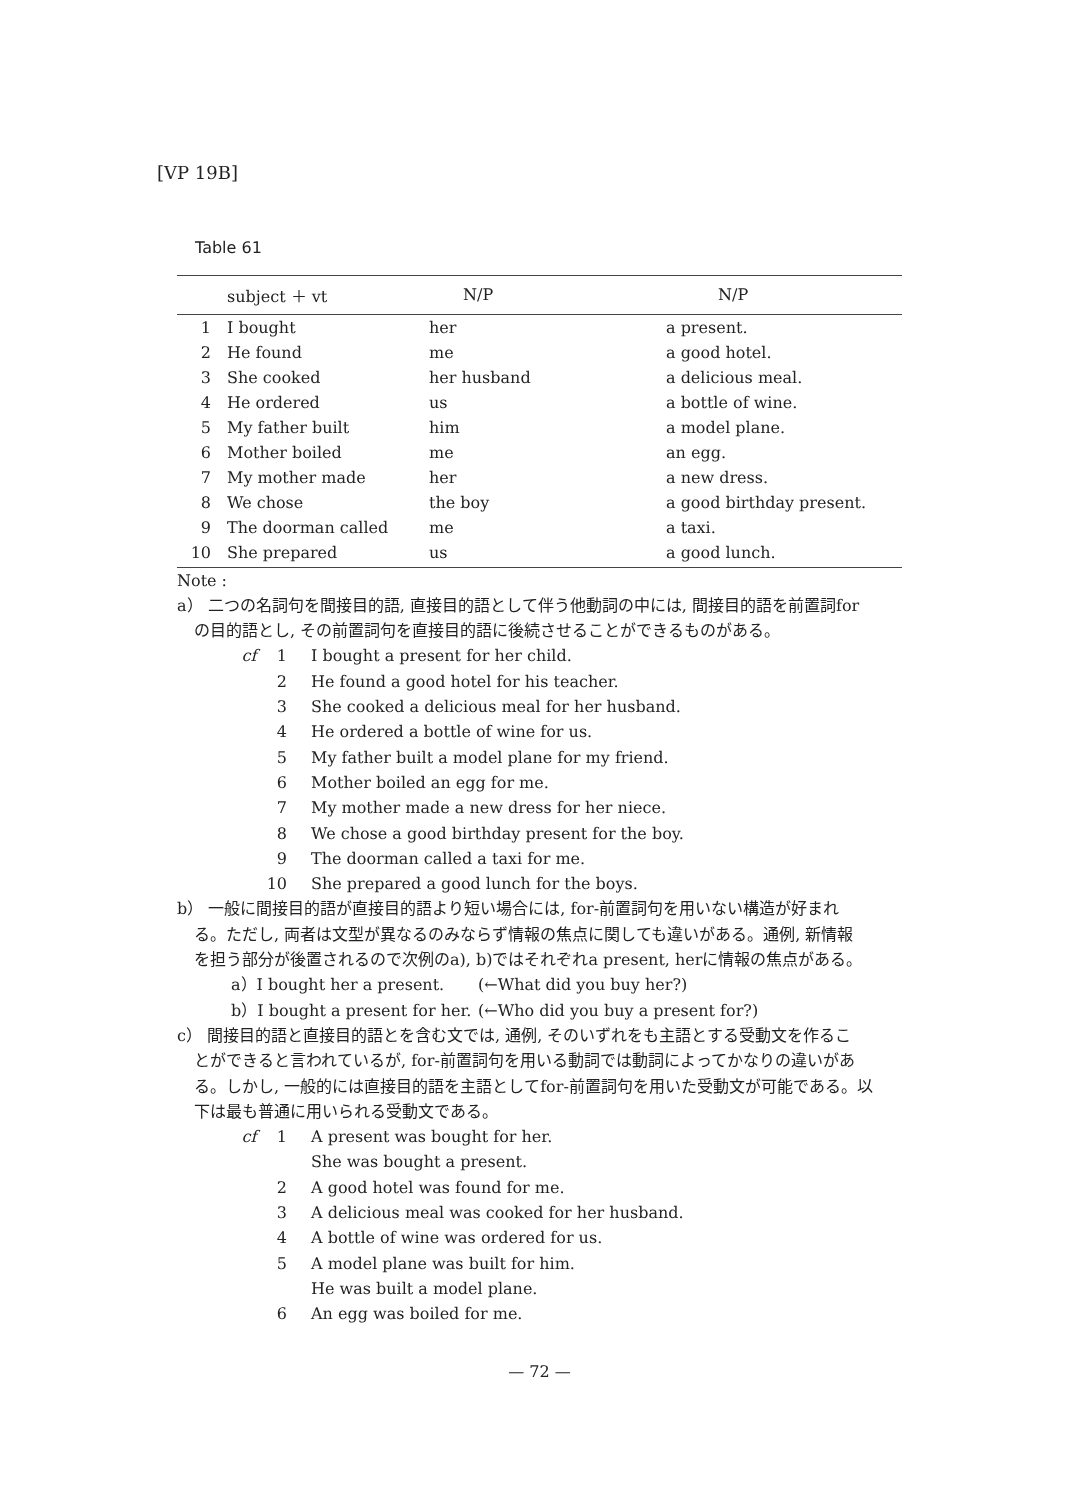[VP 19B]
Table 61
| | subject ＋ vt | N/P | N/P |
| --- | --- | --- | --- |
| 1 | I bought | her | a present. |
| 2 | He found | me | a good hotel. |
| 3 | She cooked | her husband | a delicious meal. |
| 4 | He ordered | us | a bottle of wine. |
| 5 | My father built | him | a model plane. |
| 6 | Mother boiled | me | an egg. |
| 7 | My mother made | her | a new dress. |
| 8 | We chose | the boy | a good birthday present. |
| 9 | The doorman called | me | a taxi. |
| 10 | She prepared | us | a good lunch. |
Note :
a） 二つの名詞句を間接目的語, 直接目的語として伴う他動詞の中には, 間接目的語を前置詞for
の目的語とし, その前置詞句を直接目的語に後続させることができるものがある。
cf 1 I bought a present for her child.
2 He found a good hotel for his teacher.
3 She cooked a delicious meal for her husband.
4 He ordered a bottle of wine for us.
5 My father built a model plane for my friend.
6 Mother boiled an egg for me.
7 My mother made a new dress for her niece.
8 We chose a good birthday present for the boy.
9 The doorman called a taxi for me.
10 She prepared a good lunch for the boys.
b） 一般に間接目的語が直接目的語より短い場合には, for-前置詞句を用いない構造が好まれ
る。ただし, 両者は文型が異なるのみならず情報の焦点に関しても違いがある。通例, 新情報
を担う部分が後置されるので次例のa), b)ではそれぞれa present, herに情報の焦点がある。
a）I bought her a present. (←What did you buy her?)
b）I bought a present for her. (←Who did you buy a present for?)
c） 間接目的語と直接目的語とを含む文では, 通例, そのいずれをも主語とする受動文を作るこ
とができると言われているが, for-前置詞句を用いる動詞では動詞によってかなりの違いがあ
る。しかし, 一般的には直接目的語を主語としてfor-前置詞句を用いた受動文が可能である。以
下は最も普通に用いられる受動文である。
cf 1 A present was bought for her.
She was bought a present.
2 A good hotel was found for me.
3 A delicious meal was cooked for her husband.
4 A bottle of wine was ordered for us.
5 A model plane was built for him.
He was built a model plane.
6 An egg was boiled for me.
— 72 —